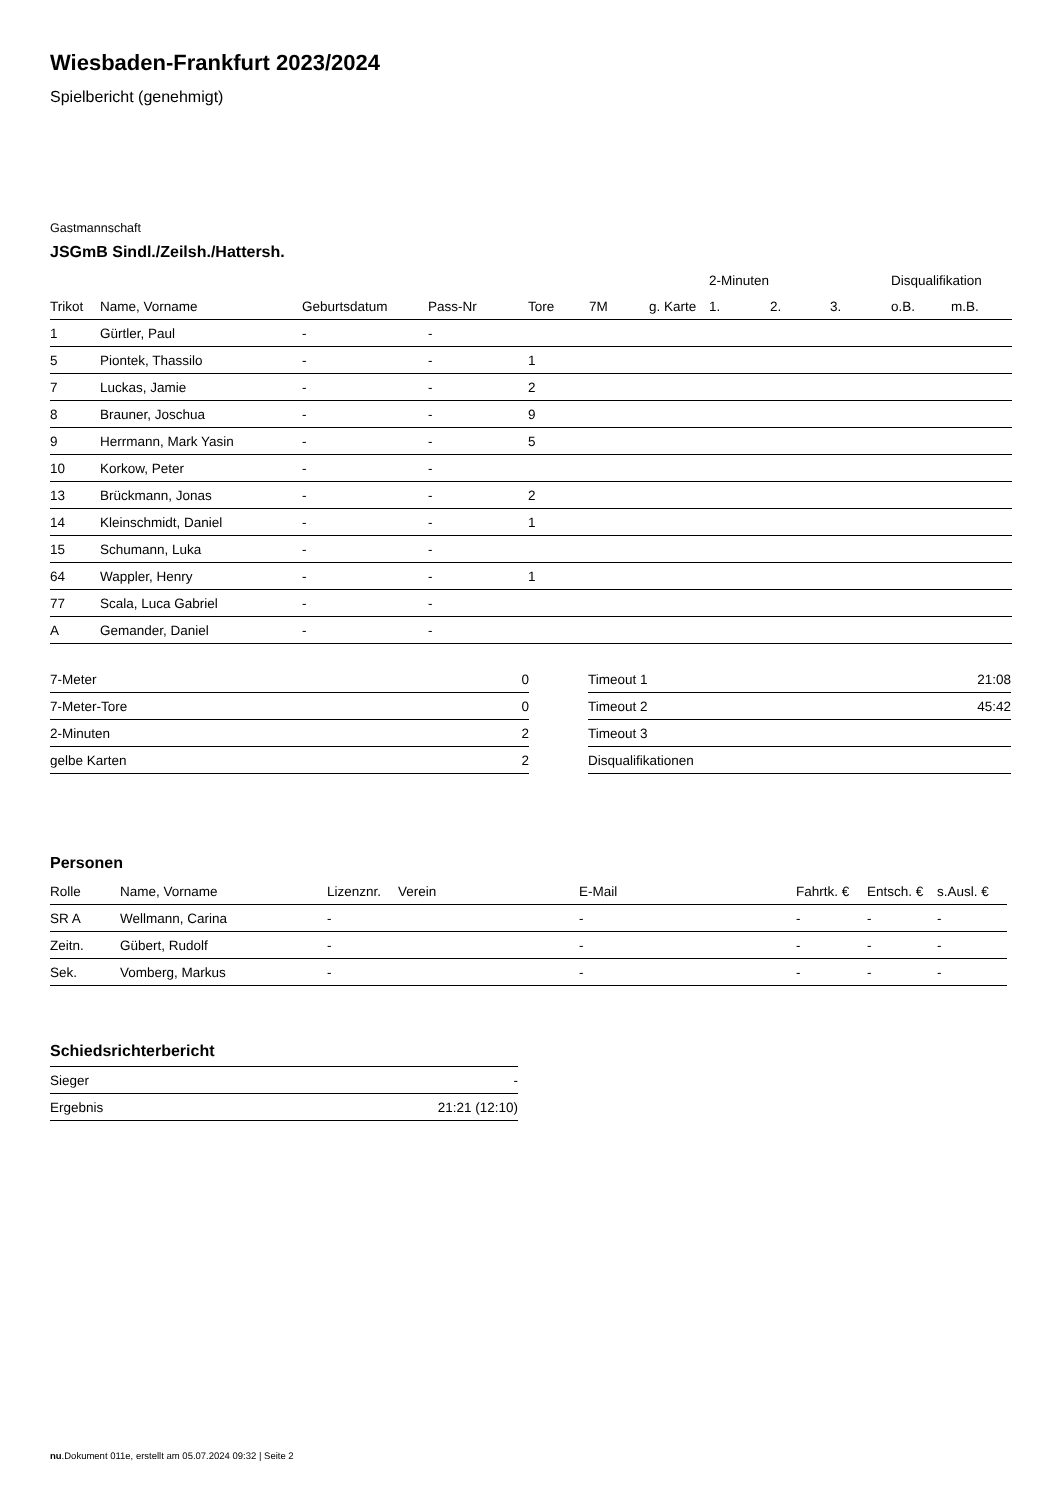Wiesbaden-Frankfurt 2023/2024
Spielbericht (genehmigt)
Gastmannschaft
JSGmB Sindl./Zeilsh./Hattersh.
| | | | | | | | 2-Minuten | | | Disqualifikation | |
| --- | --- | --- | --- | --- | --- | --- | --- | --- | --- | --- | --- |
| Trikot | Name, Vorname | Geburtsdatum | Pass-Nr | Tore | 7M | g. Karte | 1. | 2. | 3. | o.B. | m.B. |
| 1 | Gürtler, Paul | - | - | | | | | | | | |
| 5 | Piontek, Thassilo | - | - | 1 | | | | | | | |
| 7 | Luckas, Jamie | - | - | 2 | | | | | | | |
| 8 | Brauner, Joschua | - | - | 9 | | | | | | | |
| 9 | Herrmann, Mark Yasin | - | - | 5 | | | | | | | |
| 10 | Korkow, Peter | - | - | | | | | | | | |
| 13 | Brückmann, Jonas | - | - | 2 | | | | | | | |
| 14 | Kleinschmidt, Daniel | - | - | 1 | | | | | | | |
| 15 | Schumann, Luka | - | - | | | | | | | | |
| 64 | Wappler, Henry | - | - | 1 | | | | | | | |
| 77 | Scala, Luca Gabriel | - | - | | | | | | | | |
| A | Gemander, Daniel | - | - | | | | | | | | |
| 7-Meter | 0 |
| 7-Meter-Tore | 0 |
| 2-Minuten | 2 |
| gelbe Karten | 2 |
| Timeout 1 | 21:08 |
| Timeout 2 | 45:42 |
| Timeout 3 | |
| Disqualifikationen | |
Personen
| Rolle | Name, Vorname | Lizenznr. | Verein | E-Mail | Fahrtk. € | Entsch. € | s.Ausl. € |
| --- | --- | --- | --- | --- | --- | --- | --- |
| SR A | Wellmann, Carina | - | | - | - | - | - |
| Zeitn. | Gübert, Rudolf | - | | - | - | - | - |
| Sek. | Vomberg, Markus | - | | - | - | - | - |
Schiedsrichterbericht
| Sieger | - |
| Ergebnis | 21:21 (12:10) |
nu.Dokument 011e, erstellt am 05.07.2024 09:32 | Seite 2